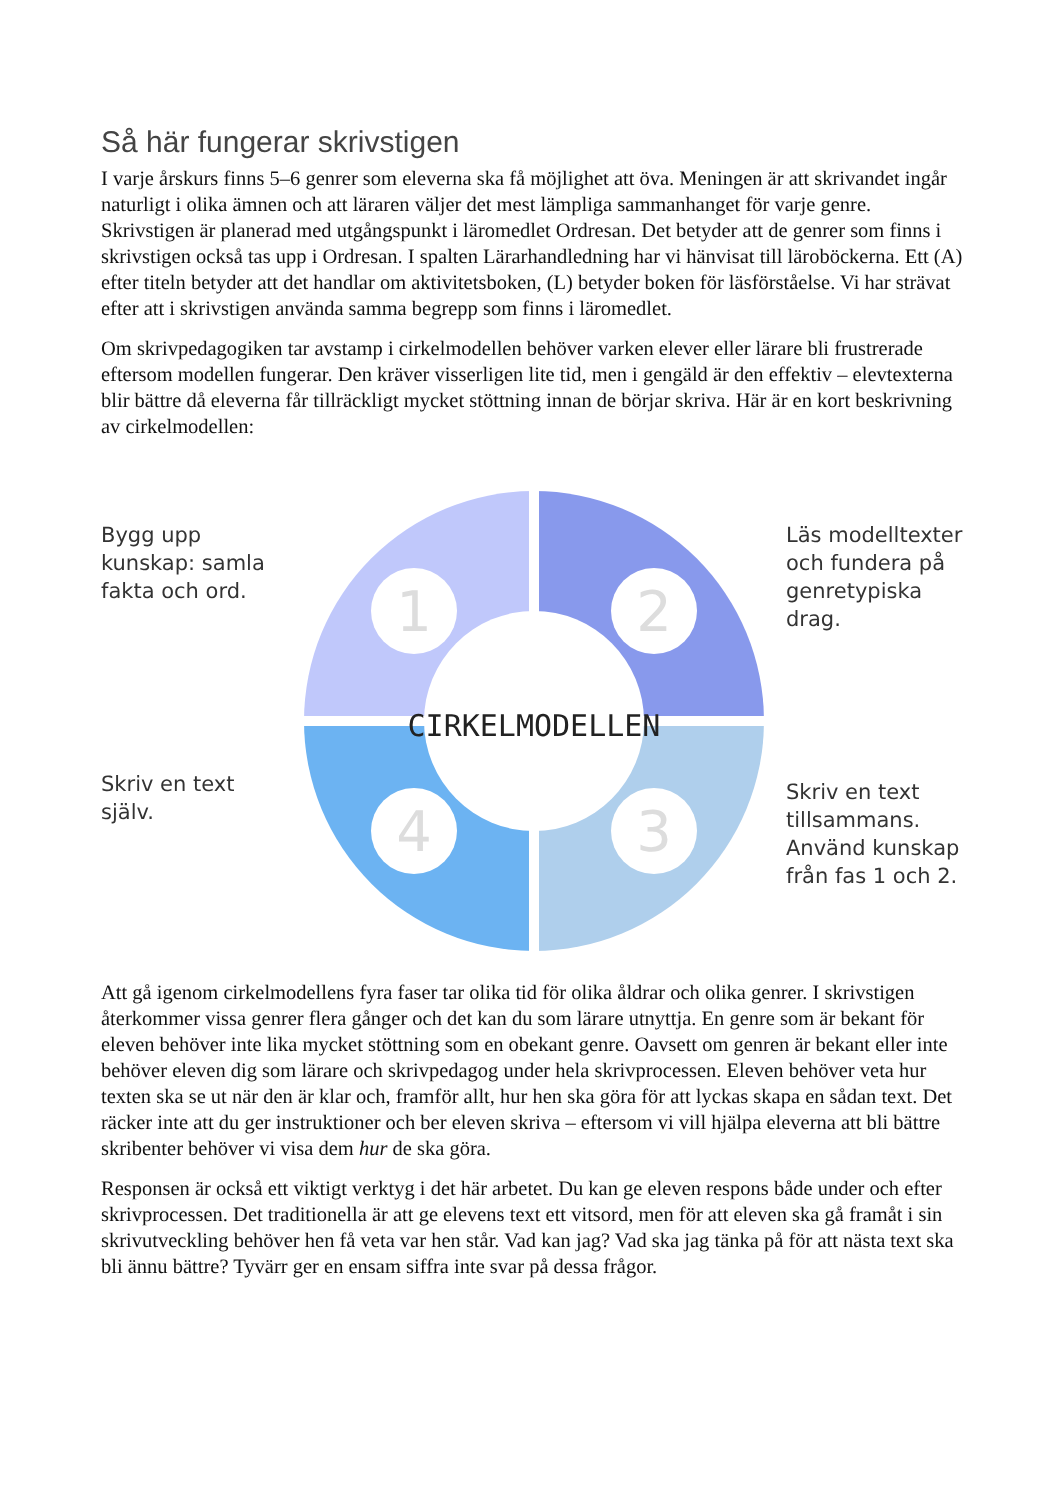Så här fungerar skrivstigen
I varje årskurs finns 5–6 genrer som eleverna ska få möjlighet att öva. Meningen är att skrivandet ingår naturligt i olika ämnen och att läraren väljer det mest lämpliga sammanhanget för varje genre. Skrivstigen är planerad med utgångspunkt i läromedlet Ordresan. Det betyder att de genrer som finns i skrivstigen också tas upp i Ordresan. I spalten Lärarhandledning har vi hänvisat till läroböckerna. Ett (A) efter titeln betyder att det handlar om aktivitetsboken, (L) betyder boken för läsförståelse. Vi har strävat efter att i skrivstigen använda samma begrepp som finns i läromedlet.
Om skrivpedagogiken tar avstamp i cirkelmodellen behöver varken elever eller lärare bli frustrerade eftersom modellen fungerar. Den kräver visserligen lite tid, men i gengäld är den effektiv – elevtexterna blir bättre då eleverna får tillräckligt mycket stöttning innan de börjar skriva. Här är en kort beskrivning av cirkelmodellen:
Bygg upp kunskap: samla fakta och ord.
Skriv en text själv.
CIRKELMODELLEN
1
2
3
4
Läs modelltexter och fundera på genretypiska drag.
Skriv en text tillsammans. Använd kunskap från fas 1 och 2.
Att gå igenom cirkelmodellens fyra faser tar olika tid för olika åldrar och olika genrer. I skrivstigen återkommer vissa genrer flera gånger och det kan du som lärare utnyttja. En genre som är bekant för eleven behöver inte lika mycket stöttning som en obekant genre. Oavsett om genren är bekant eller inte behöver eleven dig som lärare och skrivpedagog under hela skrivprocessen. Eleven behöver veta hur texten ska se ut när den är klar och, framför allt, hur hen ska göra för att lyckas skapa en sådan text. Det räcker inte att du ger instruktioner och ber eleven skriva – eftersom vi vill hjälpa eleverna att bli bättre skribenter behöver vi visa dem hur de ska göra.
Responsen är också ett viktigt verktyg i det här arbetet. Du kan ge eleven respons både under och efter skrivprocessen. Det traditionella är att ge elevens text ett vitsord, men för att eleven ska gå framåt i sin skrivutveckling behöver hen få veta var hen står. Vad kan jag? Vad ska jag tänka på för att nästa text ska bli ännu bättre? Tyvärr ger en ensam siffra inte svar på dessa frågor.